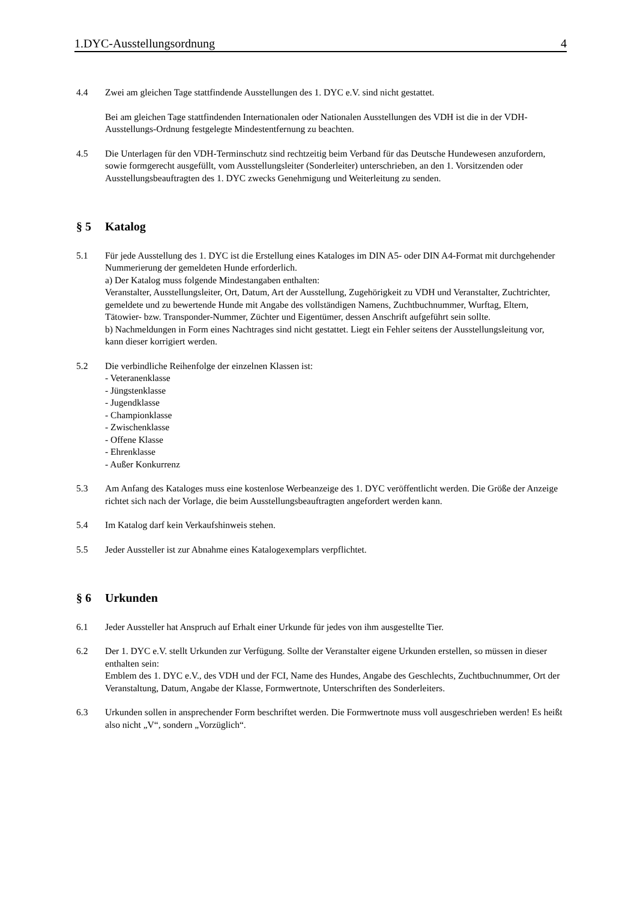1.DYC-Ausstellungsordnung 4
4.4 Zwei am gleichen Tage stattfindende Ausstellungen des 1. DYC e.V. sind nicht gestattet.
Bei am gleichen Tage stattfindenden Internationalen oder Nationalen Ausstellungen des VDH ist die in der VDH-Ausstellungs-Ordnung festgelegte Mindestentfernung zu beachten.
4.5 Die Unterlagen für den VDH-Terminschutz sind rechtzeitig beim Verband für das Deutsche Hundewesen anzufordern, sowie formgerecht ausgefüllt, vom Ausstellungsleiter (Sonderleiter) unterschrieben, an den 1. Vorsitzenden oder Ausstellungsbeauftragten des 1. DYC zwecks Genehmigung und Weiterleitung zu senden.
§ 5 Katalog
5.1 Für jede Ausstellung des 1. DYC ist die Erstellung eines Kataloges im DIN A5- oder DIN A4-Format mit durchgehender Nummerierung der gemeldeten Hunde erforderlich.
a) Der Katalog muss folgende Mindestangaben enthalten:
Veranstalter, Ausstellungsleiter, Ort, Datum, Art der Ausstellung, Zugehörigkeit zu VDH und Veranstalter, Zuchtrichter, gemeldete und zu bewertende Hunde mit Angabe des vollständigen Namens, Zuchtbuchnummer, Wurftag, Eltern, Tätowier- bzw. Transponder-Nummer, Züchter und Eigentümer, dessen Anschrift aufgeführt sein sollte.
b) Nachmeldungen in Form eines Nachtrages sind nicht gestattet. Liegt ein Fehler seitens der Ausstellungsleitung vor, kann dieser korrigiert werden.
5.2 Die verbindliche Reihenfolge der einzelnen Klassen ist:
- Veteranenklasse
- Jüngstenklasse
- Jugendklasse
- Championklasse
- Zwischenklasse
- Offene Klasse
- Ehrenklasse
- Außer Konkurrenz
5.3 Am Anfang des Kataloges muss eine kostenlose Werbeanzeige des 1. DYC veröffentlicht werden. Die Größe der Anzeige richtet sich nach der Vorlage, die beim Ausstellungsbeauftragten angefordert werden kann.
5.4 Im Katalog darf kein Verkaufshinweis stehen.
5.5 Jeder Aussteller ist zur Abnahme eines Katalogexemplars verpflichtet.
§ 6 Urkunden
6.1 Jeder Aussteller hat Anspruch auf Erhalt einer Urkunde für jedes von ihm ausgestellte Tier.
6.2 Der 1. DYC e.V. stellt Urkunden zur Verfügung. Sollte der Veranstalter eigene Urkunden erstellen, so müssen in dieser enthalten sein:
Emblem des 1. DYC e.V., des VDH und der FCI, Name des Hundes, Angabe des Geschlechts, Zuchtbuchnummer, Ort der Veranstaltung, Datum, Angabe der Klasse, Formwertnote, Unterschriften des Sonderleiters.
6.3 Urkunden sollen in ansprechender Form beschriftet werden. Die Formwertnote muss voll ausgeschrieben werden! Es heißt also nicht „V“, sondern „Vorzüglich“.